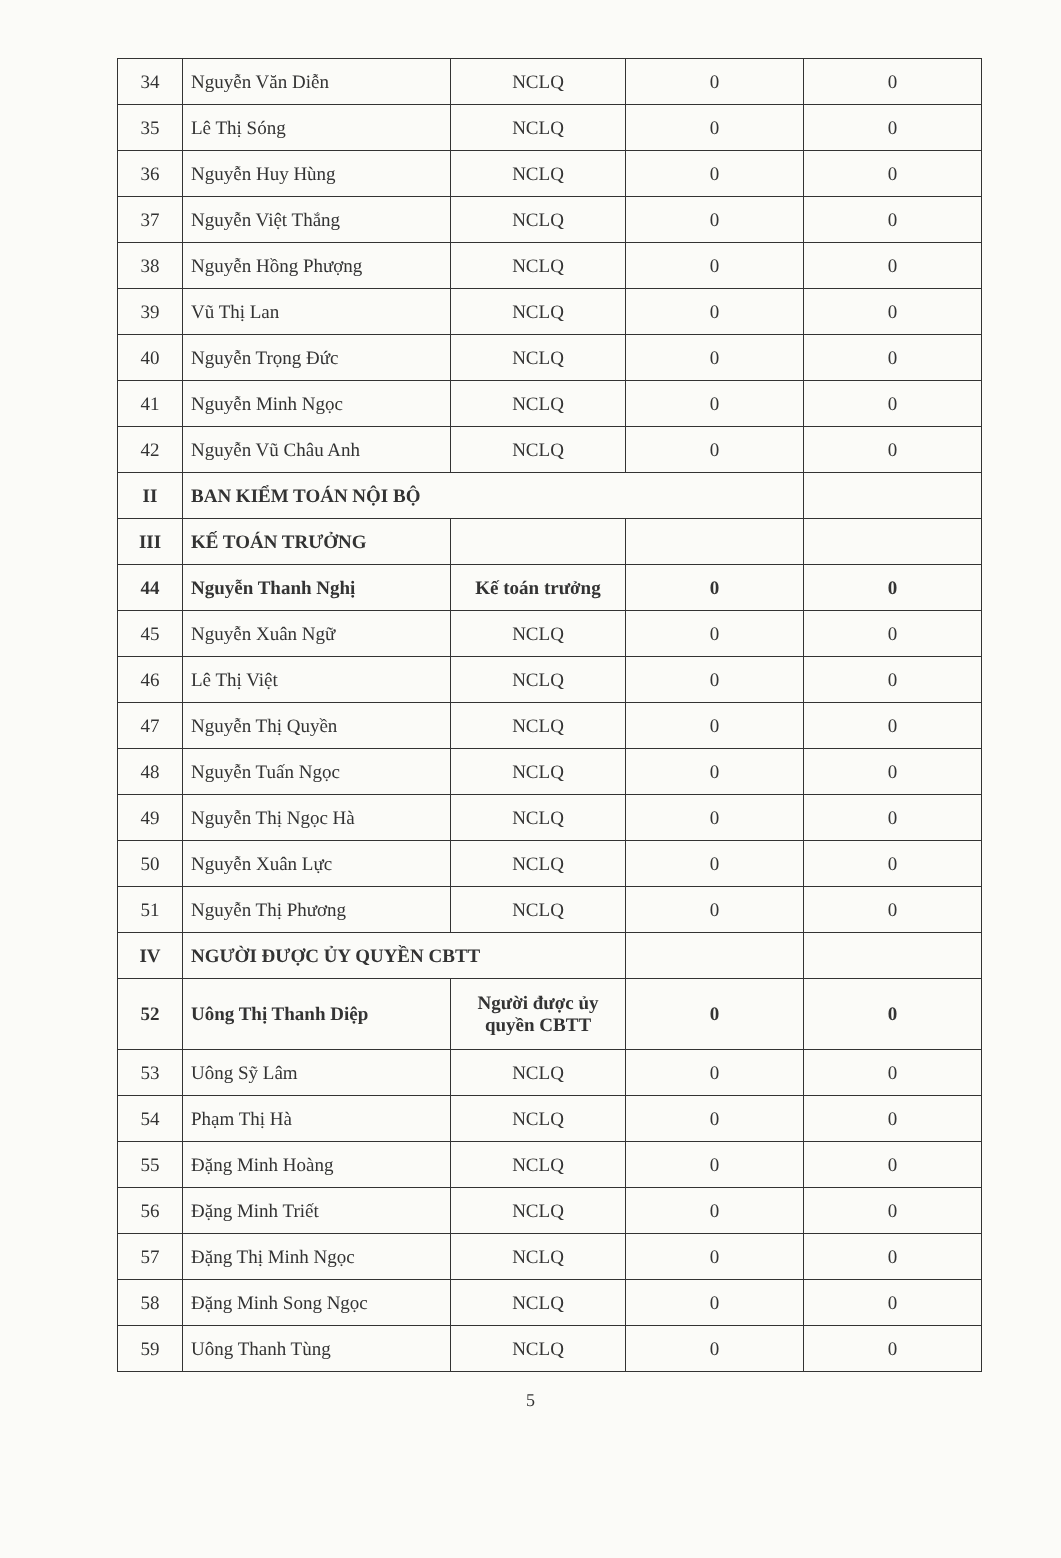| 34 | Nguyễn Văn Diễn | NCLQ | 0 | 0 |
| 35 | Lê Thị Sóng | NCLQ | 0 | 0 |
| 36 | Nguyễn Huy Hùng | NCLQ | 0 | 0 |
| 37 | Nguyễn Việt Thắng | NCLQ | 0 | 0 |
| 38 | Nguyễn Hồng Phượng | NCLQ | 0 | 0 |
| 39 | Vũ Thị Lan | NCLQ | 0 | 0 |
| 40 | Nguyễn Trọng Đức | NCLQ | 0 | 0 |
| 41 | Nguyễn Minh Ngọc | NCLQ | 0 | 0 |
| 42 | Nguyễn Vũ Châu Anh | NCLQ | 0 | 0 |
| II | BAN KIỂM TOÁN NỘI BỘ | | | |
| III | KẾ TOÁN TRƯỞNG | | | |
| 44 | Nguyễn Thanh Nghị | Kế toán trưởng | 0 | 0 |
| 45 | Nguyễn Xuân Ngữ | NCLQ | 0 | 0 |
| 46 | Lê Thị Việt | NCLQ | 0 | 0 |
| 47 | Nguyễn Thị Quyền | NCLQ | 0 | 0 |
| 48 | Nguyễn Tuấn Ngọc | NCLQ | 0 | 0 |
| 49 | Nguyễn Thị Ngọc Hà | NCLQ | 0 | 0 |
| 50 | Nguyễn Xuân Lực | NCLQ | 0 | 0 |
| 51 | Nguyễn Thị Phương | NCLQ | 0 | 0 |
| IV | NGƯỜI ĐƯỢC ỦY QUYỀN CBTT | | | |
| 52 | Uông Thị Thanh Diệp | Người được ủy quyền CBTT | 0 | 0 |
| 53 | Uông Sỹ Lâm | NCLQ | 0 | 0 |
| 54 | Phạm Thị Hà | NCLQ | 0 | 0 |
| 55 | Đặng Minh Hoàng | NCLQ | 0 | 0 |
| 56 | Đặng Minh Triết | NCLQ | 0 | 0 |
| 57 | Đặng Thị Minh Ngọc | NCLQ | 0 | 0 |
| 58 | Đặng Minh Song Ngọc | NCLQ | 0 | 0 |
| 59 | Uông Thanh Tùng | NCLQ | 0 | 0 |
5